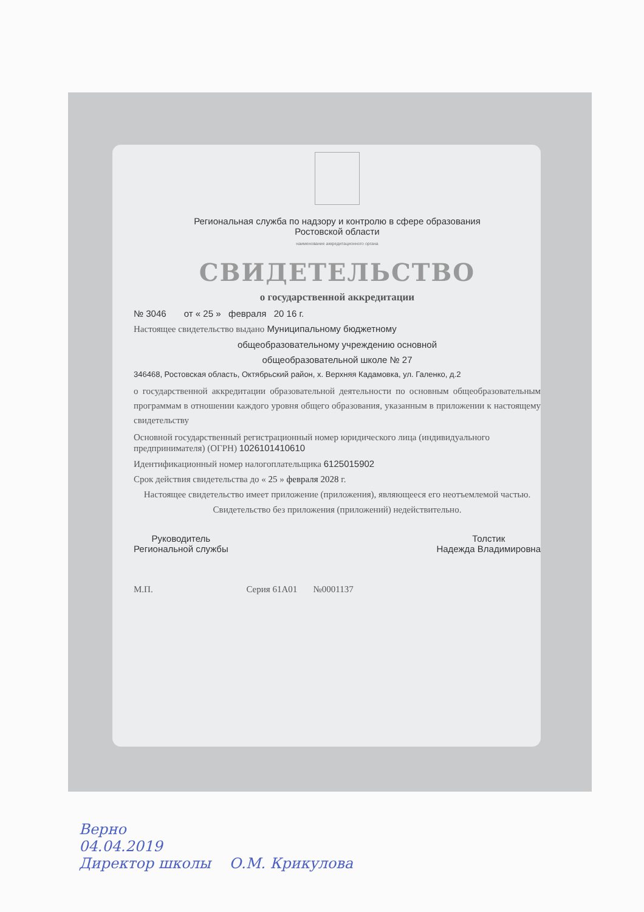Региональная служба по надзору и контролю в сфере образования
Ростовской области
наименование аккредитационного органа
СВИДЕТЕЛЬСТВО
о государственной аккредитации
№ 3046 от « 25 » февраля 20 16 г.
Настоящее свидетельство выдано Муниципальному бюджетному
общеобразовательному учреждению основной
общеобразовательной школе № 27
346468, Ростовская область, Октябрьский район, х. Верхняя Кадамовка, ул. Галенко, д.2
о государственной аккредитации образовательной деятельности по основным общеобразовательным программам в отношении каждого уровня общего образования, указанным в приложении к настоящему свидетельству
Основной государственный регистрационный номер юридического лица (индивидуального предпринимателя) (ОГРН) 1026101410610
Идентификационный номер налогоплательщика 6125015902
Срок действия свидетельства до « 25 » февраля 2028 г.
Настоящее свидетельство имеет приложение (приложения), являющееся его неотъемлемой частью.
Свидетельство без приложения (приложений) недействительно.
Руководитель
Региональной службы
Толстик
Надежда Владимировна
М.П. Серия 61А01 №0001137
Верно
04.04.2019
Директор школы О.М. Крикулова